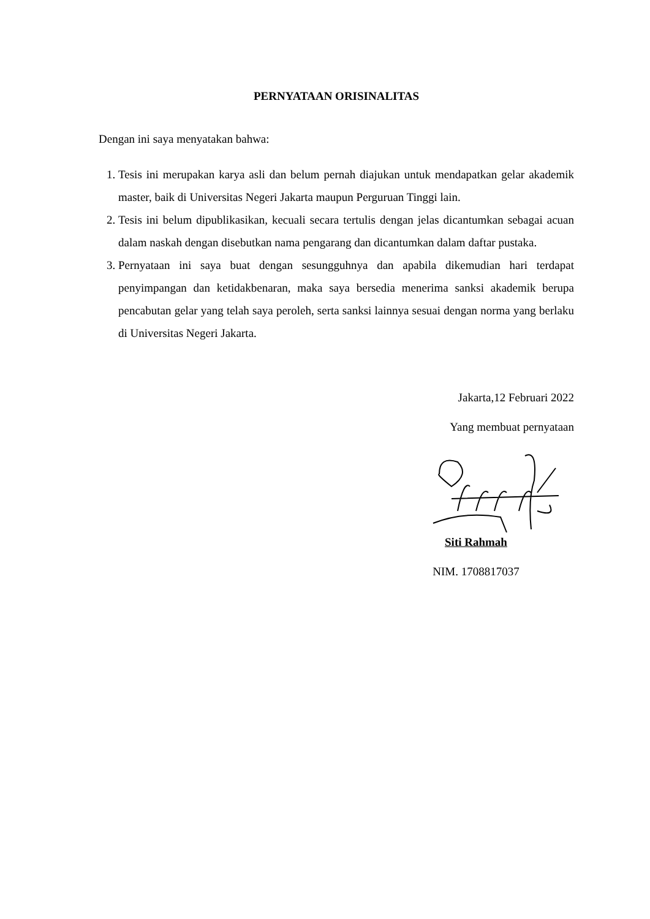PERNYATAAN ORISINALITAS
Dengan ini saya menyatakan bahwa:
1. Tesis ini merupakan karya asli dan belum pernah diajukan untuk mendapatkan gelar akademik master, baik di Universitas Negeri Jakarta maupun Perguruan Tinggi lain.
2. Tesis ini belum dipublikasikan, kecuali secara tertulis dengan jelas dicantumkan sebagai acuan dalam naskah dengan disebutkan nama pengarang dan dicantumkan dalam daftar pustaka.
3. Pernyataan ini saya buat dengan sesungguhnya dan apabila dikemudian hari terdapat penyimpangan dan ketidakbenaran, maka saya bersedia menerima sanksi akademik berupa pencabutan gelar yang telah saya peroleh, serta sanksi lainnya sesuai dengan norma yang berlaku di Universitas Negeri Jakarta.
Jakarta,12 Februari 2022
Yang membuat pernyataan
Siti Rahmah
NIM. 1708817037